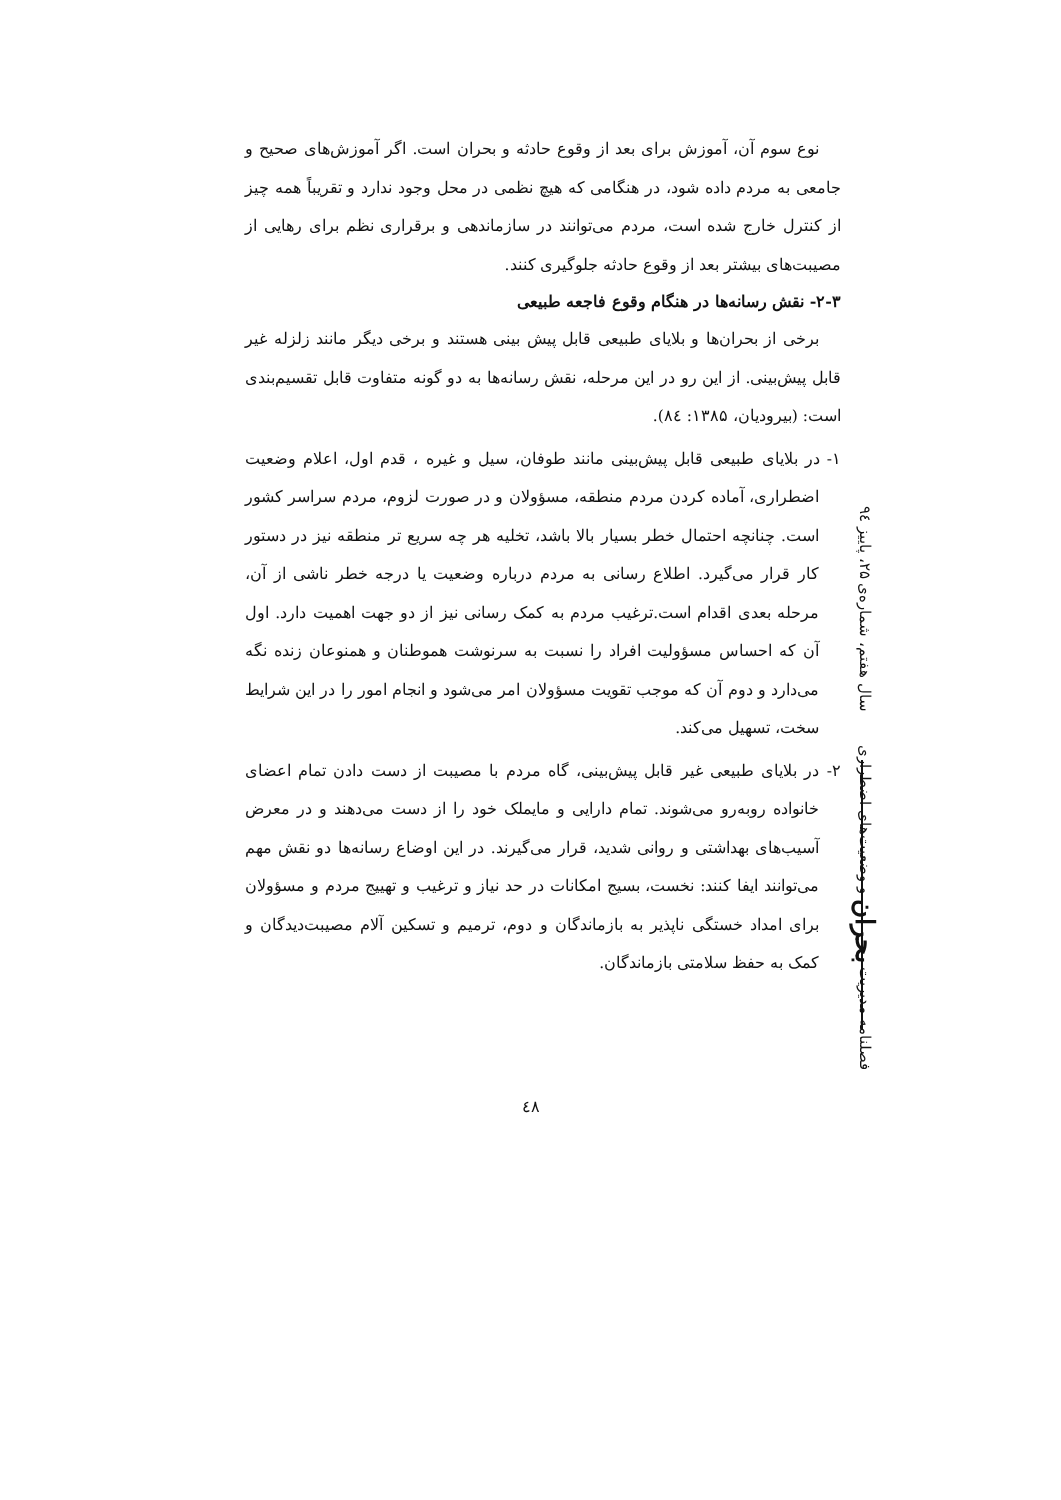نوع سوم آن، آموزش برای بعد از وقوع حادثه و بحران است. اگر آموزش‌های صحیح و جامعی به مردم داده شود، در هنگامی که هیچ نظمی در محل وجود ندارد و تقریباً همه چیز از کنترل خارج شده است، مردم می‌توانند در سازماندهی و برقراری نظم برای رهایی از مصیبت‌های بیشتر بعد از وقوع حادثه جلوگیری کنند.
۲-۳- نقش رسانه‌ها در هنگام وقوع فاجعه طبیعی
برخی از بحران‌ها و بلایای طبیعی قابل پیش بینی هستند و برخی دیگر مانند زلزله غیر قابل پیش‌بینی. از این رو در این مرحله، نقش رسانه‌ها به دو گونه متفاوت قابل تقسیم‌بندی است: (بیرودیان، ۱۳۸۵: ٨٤).
۱- در بلایای طبیعی قابل پیش‌بینی مانند طوفان، سیل و غیره ، قدم اول، اعلام وضعیت اضطراری، آماده کردن مردم منطقه، مسؤولان و در صورت لزوم، مردم سراسر کشور است. چنانچه احتمال خطر بسیار بالا باشد، تخلیه هر چه سریع تر منطقه نیز در دستور کار قرار می‌گیرد. اطلاع رسانی به مردم درباره وضعیت یا درجه خطر ناشی از آن، مرحله بعدی اقدام است.ترغیب مردم به کمک رسانی نیز از دو جهت اهمیت دارد. اول آن که احساس مسؤولیت افراد را نسبت به سرنوشت هموطنان و همنوعان زنده نگه می‌دارد و دوم آن که موجب تقویت مسؤولان امر می‌شود و انجام امور را در این شرایط سخت، تسهیل می‌کند.
۲- در بلایای طبیعی غیر قابل پیش‌بینی، گاه مردم با مصیبت از دست دادن تمام اعضای خانواده روبه‌رو می‌شوند. تمام دارایی و مایملک خود را از دست می‌دهند و در معرض آسیب‌های بهداشتی و روانی شدید، قرار می‌گیرند. در این اوضاع رسانه‌ها دو نقش مهم می‌توانند ایفا کنند: نخست، بسیج امکانات در حد نیاز و ترغیب و تهییج مردم و مسؤولان برای امداد خستگی ناپذیر به بازماندگان و دوم، ترمیم و تسکین آلام مصیبت‌دیدگان و کمک به حفظ سلامتی بازماندگان.
فصلنامه مدیریت بحران و وضعیت‌های اضطراری سال هفتم، شماره‌ی ۲۵، پاییز ۹٤
٤٨